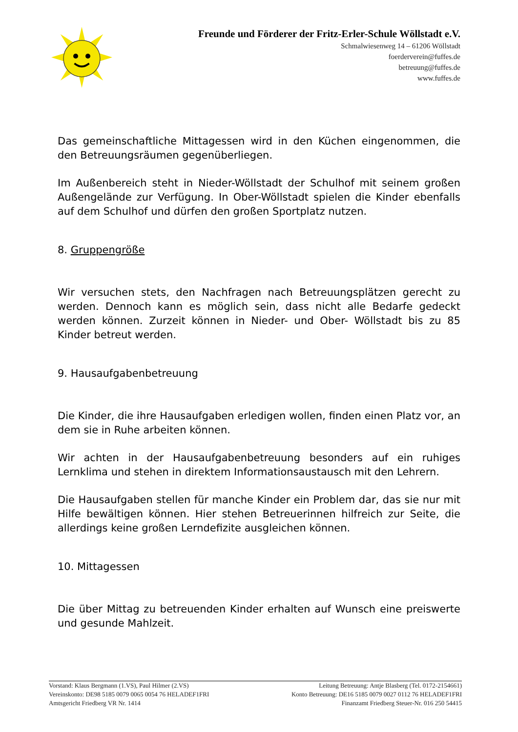Freunde und Förderer der Fritz-Erler-Schule Wöllstadt e.V.
Schmalwiesenweg 14 – 61206 Wöllstadt
foerderverein@fuffes.de
betreuung@fuffes.de
www.fuffes.de
Das gemeinschaftliche Mittagessen wird in den Küchen eingenommen, die den Betreuungsräumen gegenüberliegen.
Im Außenbereich steht in Nieder-Wöllstadt der Schulhof mit seinem großen Außengelände zur Verfügung. In Ober-Wöllstadt spielen die Kinder ebenfalls auf dem Schulhof und dürfen den großen Sportplatz nutzen.
8. Gruppengröße
Wir versuchen stets, den Nachfragen nach Betreuungsplätzen gerecht zu werden. Dennoch kann es möglich sein, dass nicht alle Bedarfe gedeckt werden können. Zurzeit können in Nieder- und Ober- Wöllstadt bis zu 85 Kinder betreut werden.
9. Hausaufgabenbetreuung
Die Kinder, die ihre Hausaufgaben erledigen wollen, finden einen Platz vor, an dem sie in Ruhe arbeiten können.
Wir achten in der Hausaufgabenbetreuung besonders auf ein ruhiges Lernklima und stehen in direktem Informationsaustausch mit den Lehrern.
Die Hausaufgaben stellen für manche Kinder ein Problem dar, das sie nur mit Hilfe bewältigen können. Hier stehen Betreuerinnen hilfreich zur Seite, die allerdings keine großen Lerndefizite ausgleichen können.
10. Mittagessen
Die über Mittag zu betreuenden Kinder erhalten auf Wunsch eine preiswerte und gesunde Mahlzeit.
Vorstand: Klaus Bergmann (1.VS), Paul Hilmer (2.VS) Leitung Betreuung: Antje Blasberg (Tel. 0172-2154661)
Vereinskonto: DE98 5185 0079 0065 0054 76 HELADEF1FRI Konto Betreuung: DE16 5185 0079 0027 0112 76 HELADEF1FRI
Amtsgericht Friedberg VR Nr. 1414 Finanzamt Friedberg Steuer-Nr. 016 250 54415